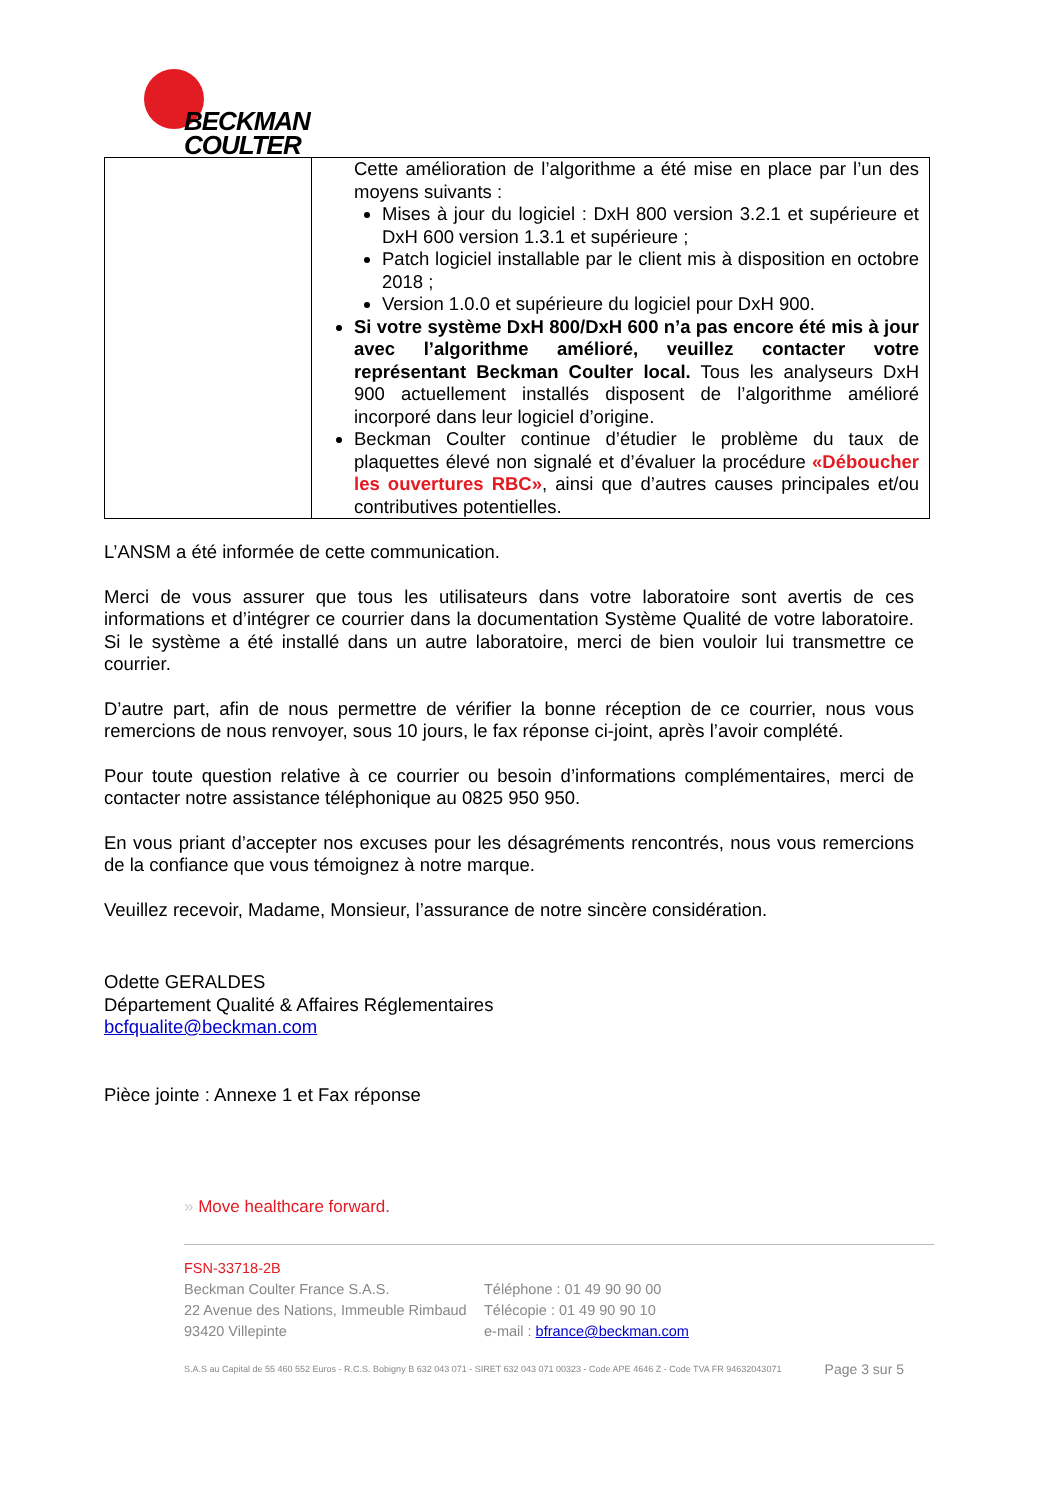BECKMAN
COULTER
| | Cette amélioration de l’algorithme a été mise en place par l’un des moyens suivants : Mises à jour du logiciel : DxH 800 version 3.2.1 et supérieure et DxH 600 version 1.3.1 et supérieure ; Patch logiciel installable par le client mis à disposition en octobre 2018 ; Version 1.0.0 et supérieure du logiciel pour DxH 900. Si votre système DxH 800/DxH 600 n’a pas encore été mis à jour avec l’algorithme amélioré, veuillez contacter votre représentant Beckman Coulter local. Tous les analyseurs DxH 900 actuellement installés disposent de l’algorithme amélioré incorporé dans leur logiciel d’origine. Beckman Coulter continue d’étudier le problème du taux de plaquettes élevé non signalé et d’évaluer la procédure «Déboucher les ouvertures RBC» , ainsi que d’autres causes principales et/ou contributives potentielles. |
L’ANSM a été informée de cette communication.
Merci de vous assurer que tous les utilisateurs dans votre laboratoire sont avertis de ces informations et d’intégrer ce courrier dans la documentation Système Qualité de votre laboratoire. Si le système a été installé dans un autre laboratoire, merci de bien vouloir lui transmettre ce courrier.
D’autre part, afin de nous permettre de vérifier la bonne réception de ce courrier, nous vous remercions de nous renvoyer, sous 10 jours, le fax réponse ci-joint, après l’avoir complété.
Pour toute question relative à ce courrier ou besoin d’informations complémentaires, merci de contacter notre assistance téléphonique au 0825 950 950.
En vous priant d’accepter nos excuses pour les désagréments rencontrés, nous vous remercions de la confiance que vous témoignez à notre marque.
Veuillez recevoir, Madame, Monsieur, l’assurance de notre sincère considération.
Odette GERALDES
Département Qualité & Affaires Réglementaires
bcfqualite@beckman.com
Pièce jointe : Annexe 1 et Fax réponse
» Move healthcare forward.
FSN-33718-2B
Beckman Coulter France S.A.S.
22 Avenue des Nations, Immeuble Rimbaud
93420 Villepinte
Téléphone : 01 49 90 90 00
Télécopie : 01 49 90 90 10
e-mail : bfrance@beckman.com
S.A.S au Capital de 55 460 552 Euros - R.C.S. Bobigny B 632 043 071 - SIRET 632 043 071 00323 - Code APE 4646 Z - Code TVA FR 94632043071 Page 3 sur 5